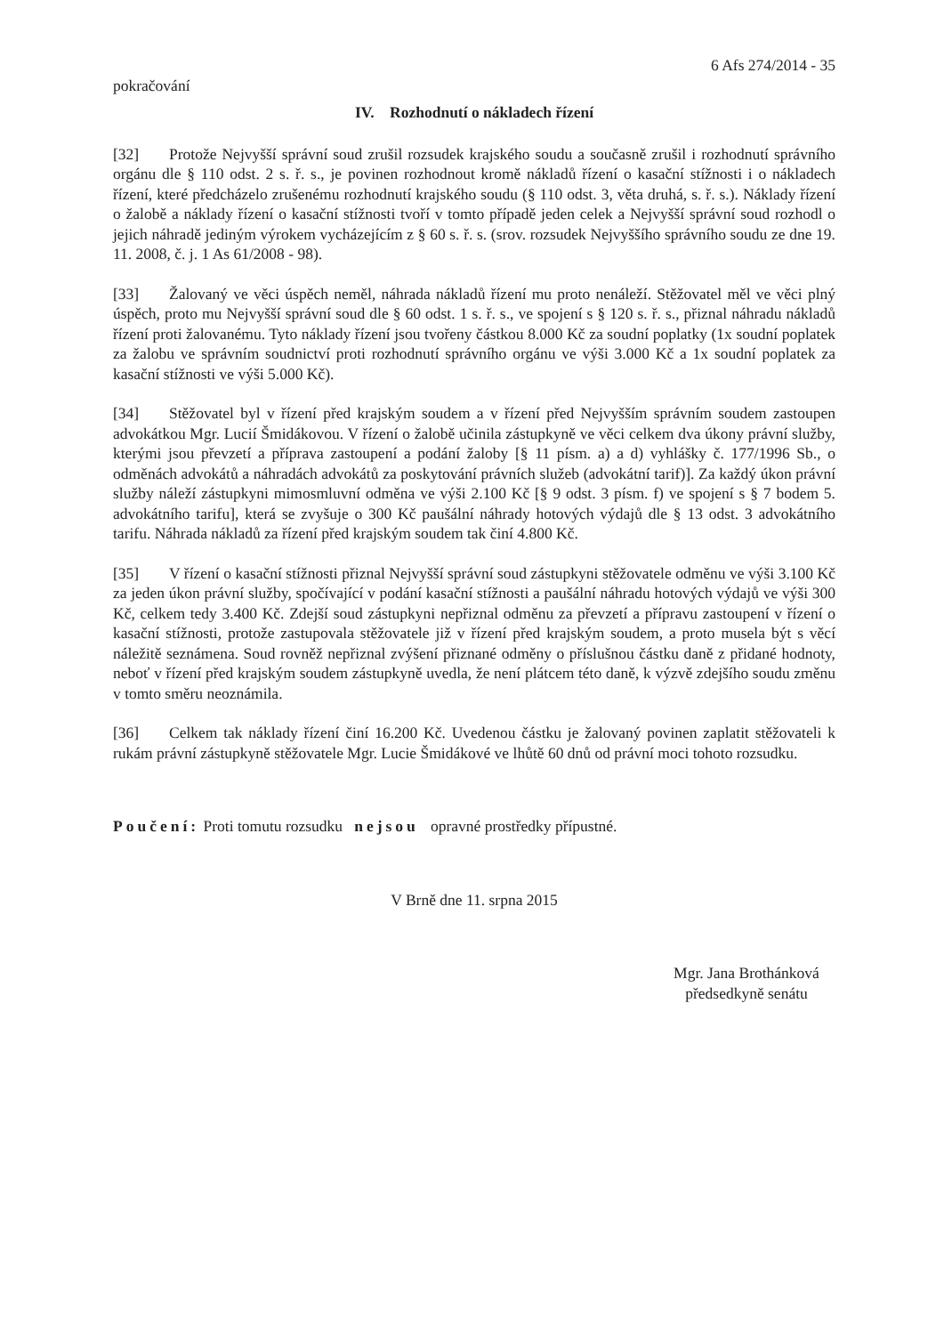6 Afs 274/2014 - 35
pokračování
IV. Rozhodnutí o nákladech řízení
[32] Protože Nejvyšší správní soud zrušil rozsudek krajského soudu a současně zrušil i rozhodnutí správního orgánu dle § 110 odst. 2 s. ř. s., je povinen rozhodnout kromě nákladů řízení o kasační stížnosti i o nákladech řízení, které předcházelo zrušenému rozhodnutí krajského soudu (§ 110 odst. 3, věta druhá, s. ř. s.). Náklady řízení o žalobě a náklady řízení o kasační stížnosti tvoří v tomto případě jeden celek a Nejvyšší správní soud rozhodl o jejich náhradě jediným výrokem vycházejícím z § 60 s. ř. s. (srov. rozsudek Nejvyššího správního soudu ze dne 19. 11. 2008, č. j. 1 As 61/2008 - 98).
[33] Žalovaný ve věci úspěch neměl, náhrada nákladů řízení mu proto nenáleží. Stěžovatel měl ve věci plný úspěch, proto mu Nejvyšší správní soud dle § 60 odst. 1 s. ř. s., ve spojení s § 120 s. ř. s., přiznal náhradu nákladů řízení proti žalovanému. Tyto náklady řízení jsou tvořeny částkou 8.000 Kč za soudní poplatky (1x soudní poplatek za žalobu ve správním soudnictví proti rozhodnutí správního orgánu ve výši 3.000 Kč a 1x soudní poplatek za kasační stížnosti ve výši 5.000 Kč).
[34] Stěžovatel byl v řízení před krajským soudem a v řízení před Nejvyšším správním soudem zastoupen advokátkou Mgr. Lucií Šmidákovou. V řízení o žalobě učinila zástupkyně ve věci celkem dva úkony právní služby, kterými jsou převzetí a příprava zastoupení a podání žaloby [§ 11 písm. a) a d) vyhlášky č. 177/1996 Sb., o odměnách advokátů a náhradách advokátů za poskytování právních služeb (advokátní tarif)]. Za každý úkon právní služby náleží zástupkyni mimosmluvní odměna ve výši 2.100 Kč [§ 9 odst. 3 písm. f) ve spojení s § 7 bodem 5. advokátního tarifu], která se zvyšuje o 300 Kč paušální náhrady hotových výdajů dle § 13 odst. 3 advokátního tarifu. Náhrada nákladů za řízení před krajským soudem tak činí 4.800 Kč.
[35] V řízení o kasační stížnosti přiznal Nejvyšší správní soud zástupkyni stěžovatele odměnu ve výši 3.100 Kč za jeden úkon právní služby, spočívající v podání kasační stížnosti a paušální náhradu hotových výdajů ve výši 300 Kč, celkem tedy 3.400 Kč. Zdejší soud zástupkyni nepřiznal odměnu za převzetí a přípravu zastoupení v řízení o kasační stížnosti, protože zastupovala stěžovatele již v řízení před krajským soudem, a proto musela být s věcí náležitě seznámena. Soud rovněž nepřiznal zvýšení přiznané odměny o příslušnou částku daně z přidané hodnoty, neboť v řízení před krajským soudem zástupkyně uvedla, že není plátcem této daně, k výzvě zdejšího soudu změnu v tomto směru neoznámila.
[36] Celkem tak náklady řízení činí 16.200 Kč. Uvedenou částku je žalovaný povinen zaplatit stěžovateli k rukám právní zástupkyně stěžovatele Mgr. Lucie Šmidákové ve lhůtě 60 dnů od právní moci tohoto rozsudku.
Poučení: Proti tomutu rozsudku nejsou opravné prostředky přípustné.
V Brně dne 11. srpna 2015
Mgr. Jana Brothánková
předsedkyně senátu